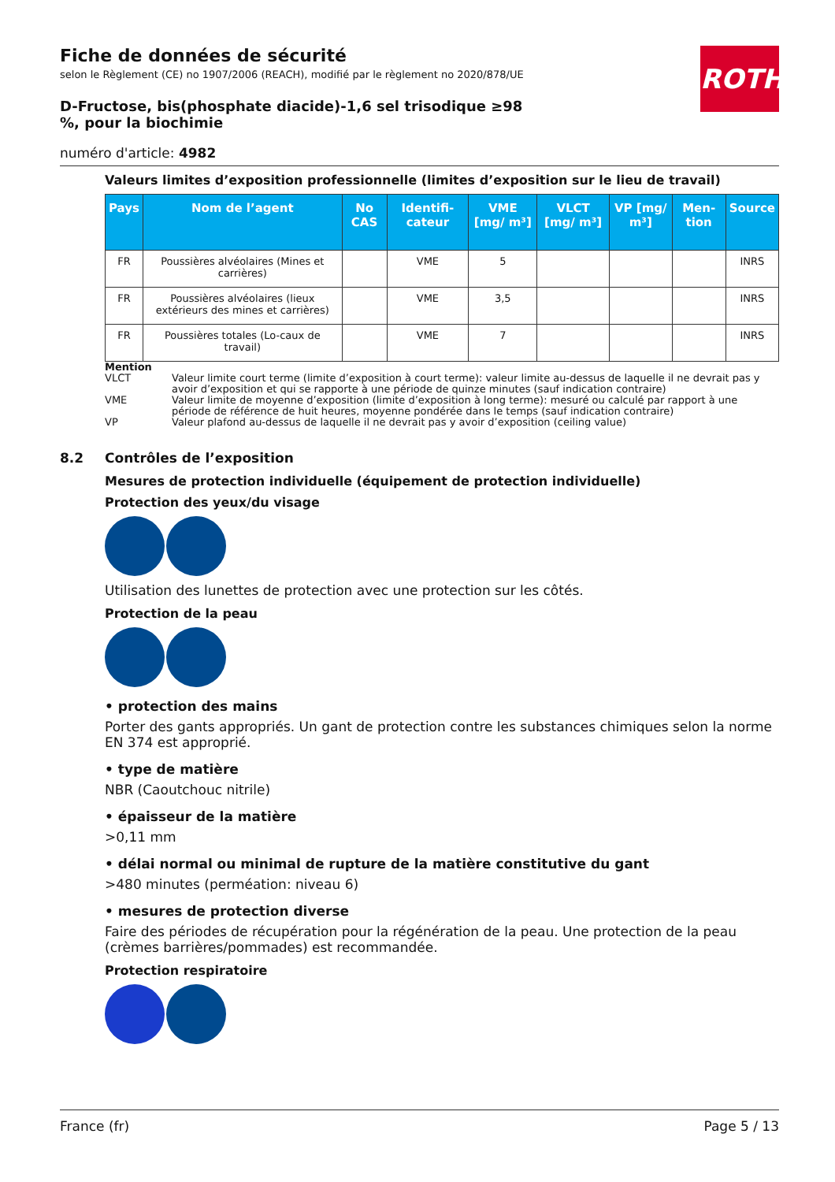ROTH
Fiche de données de sécurité
selon le Règlement (CE) no 1907/2006 (REACH), modifié par le règlement no 2020/878/UE
D-Fructose, bis(phosphate diacide)-1,6 sel trisodique ≥98 %, pour la biochimie
numéro d'article: 4982
Valeurs limites d’exposition professionnelle (limites d’exposition sur le lieu de travail)
| Pays | Nom de l’agent | No CAS | Identifi-cateur | VME [mg/ m³] | VLCT [mg/ m³] | VP [mg/ m³] | Men-tion | Source |
| --- | --- | --- | --- | --- | --- | --- | --- | --- |
| FR | Poussières alvéolaires (Mines et carrières) | | VME | 5 | | | | INRS |
| FR | Poussières alvéolaires (lieux extérieurs des mines et carrières) | | VME | 3,5 | | | | INRS |
| FR | Poussières totales (Lo-caux de travail) | | VME | 7 | | | | INRS |
Mention
VLCT Valeur limite court terme (limite d’exposition à court terme): valeur limite au-dessus de laquelle il ne devrait pas y avoir d’exposition et qui se rapporte à une période de quinze minutes (sauf indication contraire)
VME Valeur limite de moyenne d’exposition (limite d’exposition à long terme): mesuré ou calculé par rapport à une période de référence de huit heures, moyenne pondérée dans le temps (sauf indication contraire)
VP Valeur plafond au-dessus de laquelle il ne devrait pas y avoir d’exposition (ceiling value)
8.2 Contrôles de l’exposition
Mesures de protection individuelle (équipement de protection individuelle)
Protection des yeux/du visage
Utilisation des lunettes de protection avec une protection sur les côtés.
Protection de la peau
• protection des mains
Porter des gants appropriés. Un gant de protection contre les substances chimiques selon la norme EN 374 est approprié.
• type de matière
NBR (Caoutchouc nitrile)
• épaisseur de la matière
>0,11 mm
• délai normal ou minimal de rupture de la matière constitutive du gant
>480 minutes (perméation: niveau 6)
• mesures de protection diverse
Faire des périodes de récupération pour la régénération de la peau. Une protection de la peau (crèmes barrières/pommades) est recommandée.
Protection respiratoire
France (fr) Page 5 / 13